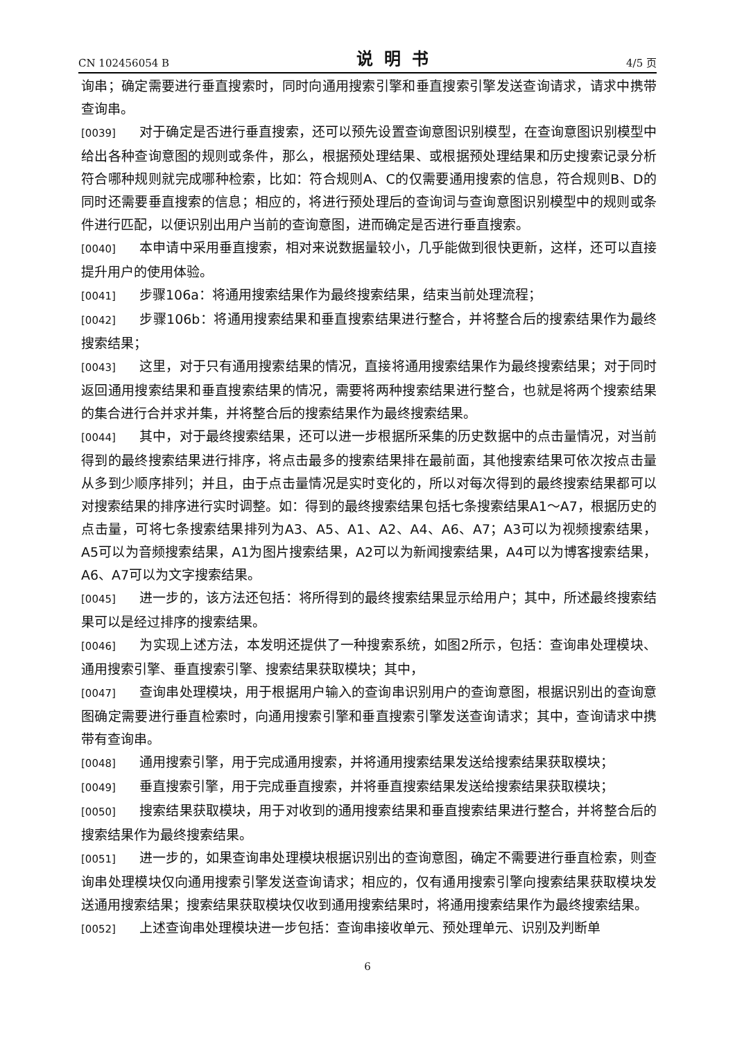CN 102456054 B 说明书 4/5 页
询串；确定需要进行垂直搜索时，同时向通用搜索引擎和垂直搜索引擎发送查询请求，请求中携带查询串。
[0039] 对于确定是否进行垂直搜索，还可以预先设置查询意图识别模型，在查询意图识别模型中给出各种查询意图的规则或条件，那么，根据预处理结果、或根据预处理结果和历史搜索记录分析符合哪种规则就完成哪种检索，比如：符合规则A、C的仅需要通用搜索的信息，符合规则B、D的同时还需要垂直搜索的信息；相应的，将进行预处理后的查询词与查询意图识别模型中的规则或条件进行匹配，以便识别出用户当前的查询意图，进而确定是否进行垂直搜索。
[0040] 本申请中采用垂直搜索，相对来说数据量较小，几乎能做到很快更新，这样，还可以直接提升用户的使用体验。
[0041] 步骤106a：将通用搜索结果作为最终搜索结果，结束当前处理流程；
[0042] 步骤106b：将通用搜索结果和垂直搜索结果进行整合，并将整合后的搜索结果作为最终搜索结果；
[0043] 这里，对于只有通用搜索结果的情况，直接将通用搜索结果作为最终搜索结果；对于同时返回通用搜索结果和垂直搜索结果的情况，需要将两种搜索结果进行整合，也就是将两个搜索结果的集合进行合并求并集，并将整合后的搜索结果作为最终搜索结果。
[0044] 其中，对于最终搜索结果，还可以进一步根据所采集的历史数据中的点击量情况，对当前得到的最终搜索结果进行排序，将点击最多的搜索结果排在最前面，其他搜索结果可依次按点击量从多到少顺序排列；并且，由于点击量情况是实时变化的，所以对每次得到的最终搜索结果都可以对搜索结果的排序进行实时调整。如：得到的最终搜索结果包括七条搜索结果A1～A7，根据历史的点击量，可将七条搜索结果排列为A3、A5、A1、A2、A4、A6、A7；A3可以为视频搜索结果，A5可以为音频搜索结果，A1为图片搜索结果，A2可以为新闻搜索结果，A4可以为博客搜索结果，A6、A7可以为文字搜索结果。
[0045] 进一步的，该方法还包括：将所得到的最终搜索结果显示给用户；其中，所述最终搜索结果可以是经过排序的搜索结果。
[0046] 为实现上述方法，本发明还提供了一种搜索系统，如图2所示，包括：查询串处理模块、通用搜索引擎、垂直搜索引擎、搜索结果获取模块；其中，
[0047] 查询串处理模块，用于根据用户输入的查询串识别用户的查询意图，根据识别出的查询意图确定需要进行垂直检索时，向通用搜索引擎和垂直搜索引擎发送查询请求；其中，查询请求中携带有查询串。
[0048] 通用搜索引擎，用于完成通用搜索，并将通用搜索结果发送给搜索结果获取模块；
[0049] 垂直搜索引擎，用于完成垂直搜索，并将垂直搜索结果发送给搜索结果获取模块；
[0050] 搜索结果获取模块，用于对收到的通用搜索结果和垂直搜索结果进行整合，并将整合后的搜索结果作为最终搜索结果。
[0051] 进一步的，如果查询串处理模块根据识别出的查询意图，确定不需要进行垂直检索，则查询串处理模块仅向通用搜索引擎发送查询请求；相应的，仅有通用搜索引擎向搜索结果获取模块发送通用搜索结果；搜索结果获取模块仅收到通用搜索结果时，将通用搜索结果作为最终搜索结果。
[0052] 上述查询串处理模块进一步包括：查询串接收单元、预处理单元、识别及判断单
6